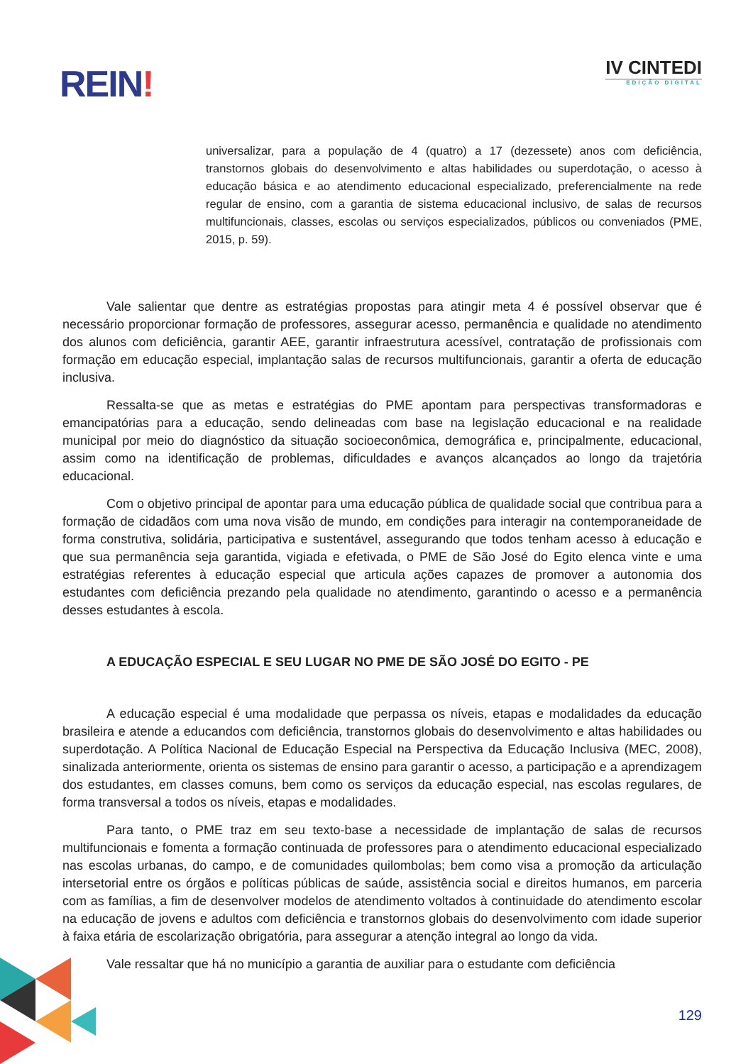REIN!
IV CINTEDI
EDIÇÃO DIGITAL
universalizar, para a população de 4 (quatro) a 17 (dezessete) anos com deficiência, transtornos globais do desenvolvimento e altas habilidades ou superdotação, o acesso à educação básica e ao atendimento educacional especializado, preferencialmente na rede regular de ensino, com a garantia de sistema educacional inclusivo, de salas de recursos multifuncionais, classes, escolas ou serviços especializados, públicos ou conveniados (PME, 2015, p. 59).
Vale salientar que dentre as estratégias propostas para atingir meta 4 é possível observar que é necessário proporcionar formação de professores, assegurar acesso, permanência e qualidade no atendimento dos alunos com deficiência, garantir AEE, garantir infraestrutura acessível, contratação de profissionais com formação em educação especial, implantação salas de recursos multifuncionais, garantir a oferta de educação inclusiva.
Ressalta-se que as metas e estratégias do PME apontam para perspectivas transformadoras e emancipatórias para a educação, sendo delineadas com base na legislação educacional e na realidade municipal por meio do diagnóstico da situação socioeconômica, demográfica e, principalmente, educacional, assim como na identificação de problemas, dificuldades e avanços alcançados ao longo da trajetória educacional.
Com o objetivo principal de apontar para uma educação pública de qualidade social que contribua para a formação de cidadãos com uma nova visão de mundo, em condições para interagir na contemporaneidade de forma construtiva, solidária, participativa e sustentável, assegurando que todos tenham acesso à educação e que sua permanência seja garantida, vigiada e efetivada, o PME de São José do Egito elenca vinte e uma estratégias referentes à educação especial que articula ações capazes de promover a autonomia dos estudantes com deficiência prezando pela qualidade no atendimento, garantindo o acesso e a permanência desses estudantes à escola.
A EDUCAÇÃO ESPECIAL E SEU LUGAR NO PME DE SÃO JOSÉ DO EGITO - PE
A educação especial é uma modalidade que perpassa os níveis, etapas e modalidades da educação brasileira e atende a educandos com deficiência, transtornos globais do desenvolvimento e altas habilidades ou superdotação. A Política Nacional de Educação Especial na Perspectiva da Educação Inclusiva (MEC, 2008), sinalizada anteriormente, orienta os sistemas de ensino para garantir o acesso, a participação e a aprendizagem dos estudantes, em classes comuns, bem como os serviços da educação especial, nas escolas regulares, de forma transversal a todos os níveis, etapas e modalidades.
Para tanto, o PME traz em seu texto-base a necessidade de implantação de salas de recursos multifuncionais e fomenta a formação continuada de professores para o atendimento educacional especializado nas escolas urbanas, do campo, e de comunidades quilombolas; bem como visa a promoção da articulação intersetorial entre os órgãos e políticas públicas de saúde, assistência social e direitos humanos, em parceria com as famílias, a fim de desenvolver modelos de atendimento voltados à continuidade do atendimento escolar na educação de jovens e adultos com deficiência e transtornos globais do desenvolvimento com idade superior à faixa etária de escolarização obrigatória, para assegurar a atenção integral ao longo da vida.
Vale ressaltar que há no município a garantia de auxiliar para o estudante com deficiência
129